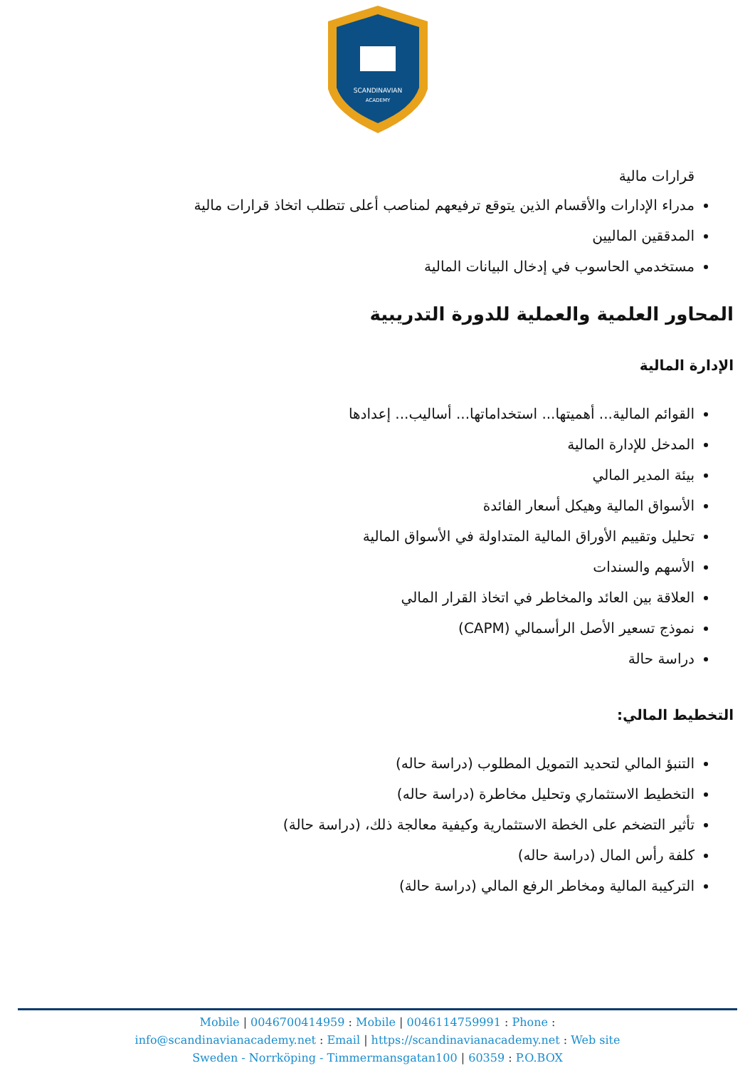SCANDINAVIAN
ACADEMY
قرارات مالية
مدراء الإدارات والأقسام الذين يتوقع ترفيعهم لمناصب أعلى تتطلب اتخاذ قرارات مالية
المدققين الماليين
مستخدمي الحاسوب في إدخال البيانات المالية
المحاور العلمية والعملية للدورة التدريبية
الإدارة المالية
القوائم المالية... أهميتها... استخداماتها... أساليب... إعدادها
المدخل للإدارة المالية
بيئة المدير المالي
الأسواق المالية وهيكل أسعار الفائدة
تحليل وتقييم الأوراق المالية المتداولة في الأسواق المالية
الأسهم والسندات
العلاقة بين العائد والمخاطر في اتخاذ القرار المالي
نموذج تسعير الأصل الرأسمالي (CAPM)
دراسة حالة
التخطيط المالي:
التنبؤ المالي لتحديد التمويل المطلوب (دراسة حاله)
التخطيط الاستثماري وتحليل مخاطرة (دراسة حاله)
تأثير التضخم على الخطة الاستثمارية وكيفية معالجة ذلك، (دراسة حالة)
كلفة رأس المال (دراسة حاله)
التركيبة المالية ومخاطر الرفع المالي (دراسة حالة)
Mobile | 0046700414959 : Mobile | 0046114759991 : Phone :
info@scandinavianacademy.net : Email | https://scandinavianacademy.net : Web site
Sweden - Norrköping - Timmermansgatan100 | 60359 : P.O.BOX